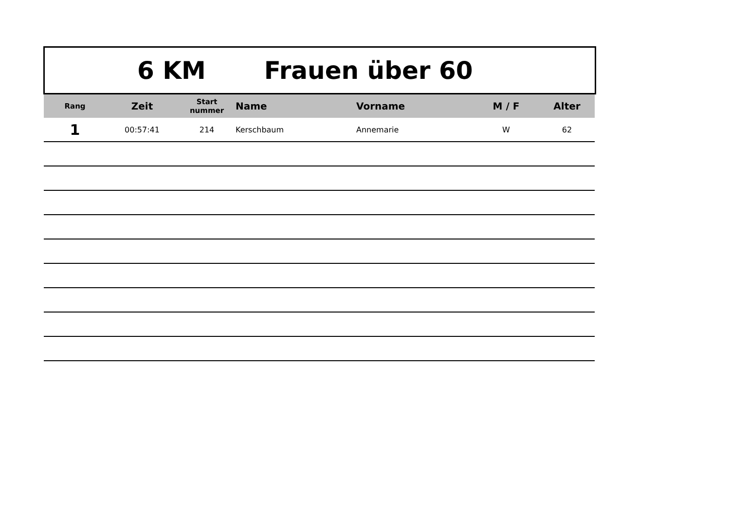6 KM Frauen über 60
| Rang | Zeit | Start nummer | Name | Vorname | M / F | Alter |
| --- | --- | --- | --- | --- | --- | --- |
| 1 | 00:57:41 | 214 | Kerschbaum | Annemarie | W | 62 |